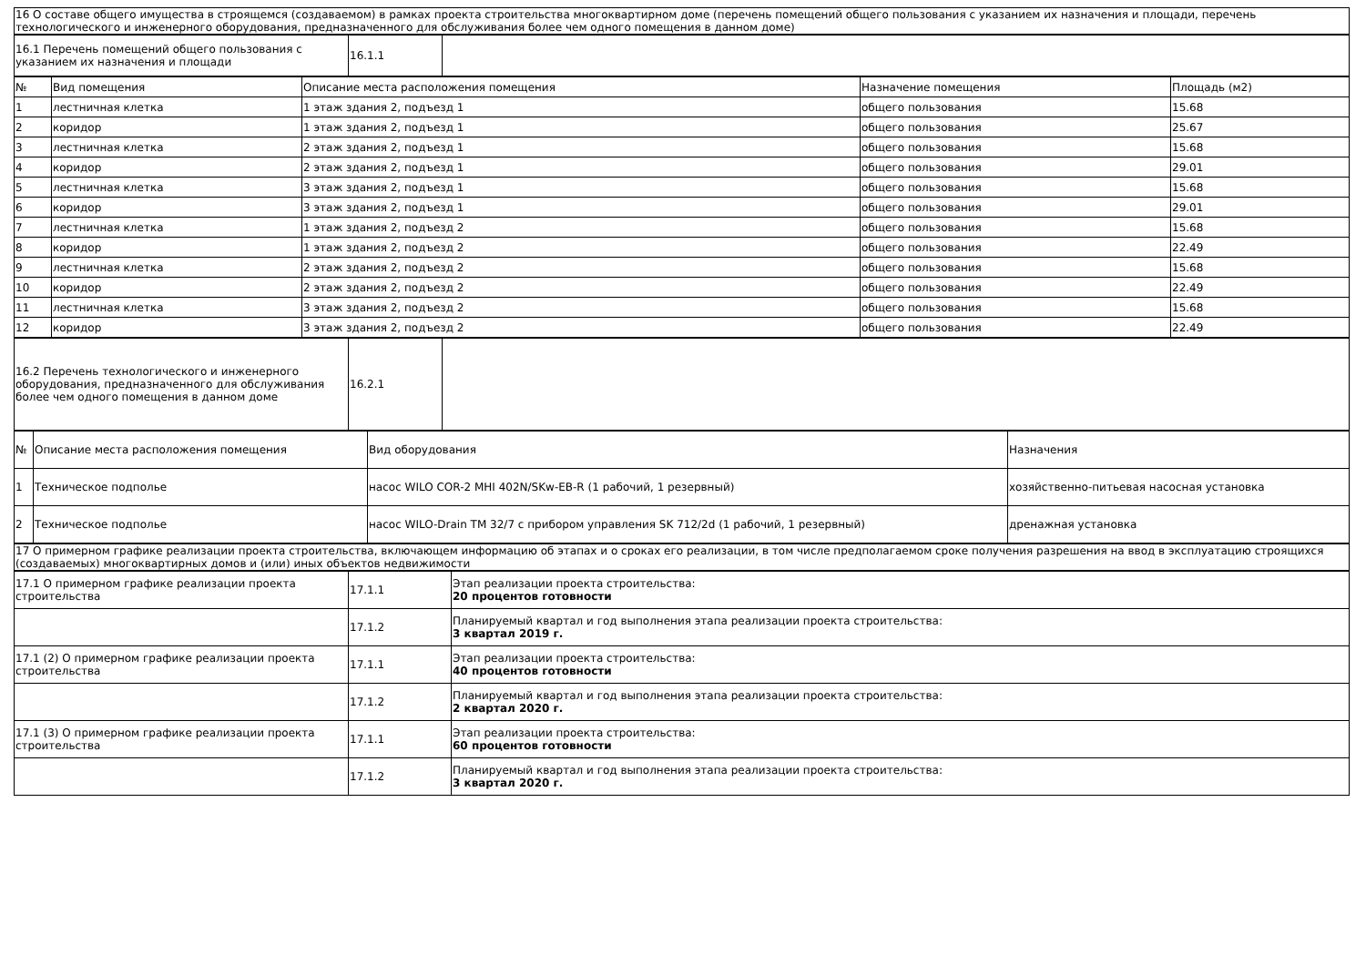| 16 О составе общего имущества в строящемся (создаваемом) в рамках проекта строительства многоквартирном доме (перечень помещений общего пользования с указанием их назначения и площади, перечень технологического и инженерного оборудования, предназначенного для обслуживания более чем одного помещения в данном доме) |
| 16.1 Перечень помещений общего пользования с указанием их назначения и площади | 16.1.1 | |
| № | Вид помещения | Описание места расположения помещения | Назначение помещения | Площадь (м2) |
| --- | --- | --- | --- | --- |
| 1 | лестничная клетка | 1 этаж здания 2, подъезд 1 | общего пользования | 15.68 |
| 2 | коридор | 1 этаж здания 2, подъезд 1 | общего пользования | 25.67 |
| 3 | лестничная клетка | 2 этаж здания 2, подъезд 1 | общего пользования | 15.68 |
| 4 | коридор | 2 этаж здания 2, подъезд 1 | общего пользования | 29.01 |
| 5 | лестничная клетка | 3 этаж здания 2, подъезд 1 | общего пользования | 15.68 |
| 6 | коридор | 3 этаж здания 2, подъезд 1 | общего пользования | 29.01 |
| 7 | лестничная клетка | 1 этаж здания 2, подъезд 2 | общего пользования | 15.68 |
| 8 | коридор | 1 этаж здания 2, подъезд 2 | общего пользования | 22.49 |
| 9 | лестничная клетка | 2 этаж здания 2, подъезд 2 | общего пользования | 15.68 |
| 10 | коридор | 2 этаж здания 2, подъезд 2 | общего пользования | 22.49 |
| 11 | лестничная клетка | 3 этаж здания 2, подъезд 2 | общего пользования | 15.68 |
| 12 | коридор | 3 этаж здания 2, подъезд 2 | общего пользования | 22.49 |
| 16.2 Перечень технологического и инженерного оборудования, предназначенного для обслуживания более чем одного помещения в данном доме | 16.2.1 | |
| № | Описание места расположения помещения | Вид оборудования | Назначения |
| --- | --- | --- | --- |
| 1 | Техническое подполье | насос WILO COR-2 MHI 402N/SKw-EB-R (1 рабочий, 1 резервный) | хозяйственно-питьевая насосная установка |
| 2 | Техническое подполье | насос WILO-Drain TM 32/7 с прибором управления SK 712/2d (1 рабочий, 1 резервный) | дренажная установка |
| 17 О примерном графике реализации проекта строительства, включающем информацию об этапах и о сроках его реализации, в том числе предполагаемом сроке получения разрешения на ввод в эксплуатацию строящихся (создаваемых) многоквартирных домов и (или) иных объектов недвижимости |
| 17.1 О примерном графике реализации проекта строительства | 17.1.1 | Этап реализации проекта строительства: 20 процентов готовности |
| | 17.1.2 | Планируемый квартал и год выполнения этапа реализации проекта строительства: 3 квартал 2019 г. |
| 17.1 (2) О примерном графике реализации проекта строительства | 17.1.1 | Этап реализации проекта строительства: 40 процентов готовности |
| | 17.1.2 | Планируемый квартал и год выполнения этапа реализации проекта строительства: 2 квартал 2020 г. |
| 17.1 (3) О примерном графике реализации проекта строительства | 17.1.1 | Этап реализации проекта строительства: 60 процентов готовности |
| | 17.1.2 | Планируемый квартал и год выполнения этапа реализации проекта строительства: 3 квартал 2020 г. |